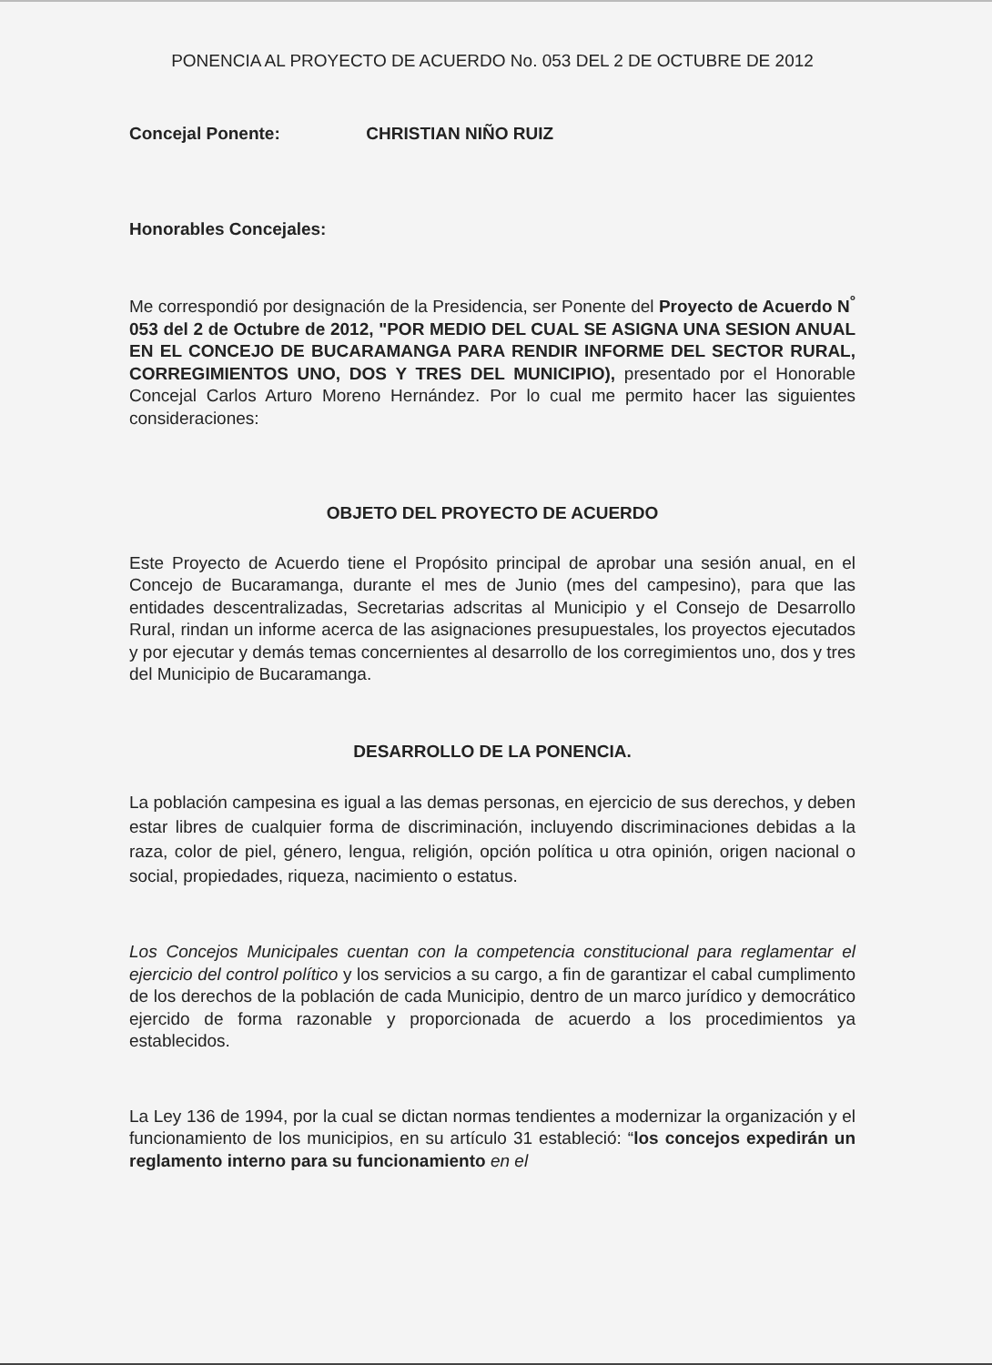PONENCIA AL PROYECTO DE ACUERDO No. 053 DEL 2 DE OCTUBRE DE 2012
Concejal Ponente: CHRISTIAN NIÑO RUIZ
Honorables Concejales:
Me correspondió por designación de la Presidencia, ser Ponente del Proyecto de Acuerdo N<sup>°</sup> 053 del 2 de Octubre de 2012, "POR MEDIO DEL CUAL SE ASIGNA UNA SESION ANUAL EN EL CONCEJO DE BUCARAMANGA PARA RENDIR INFORME DEL SECTOR RURAL, CORREGIMIENTOS UNO, DOS Y TRES DEL MUNICIPIO), presentado por el Honorable Concejal Carlos Arturo Moreno Hernández. Por lo cual me permito hacer las siguientes consideraciones:
OBJETO DEL PROYECTO DE ACUERDO
Este Proyecto de Acuerdo tiene el Propósito principal de aprobar una sesión anual, en el Concejo de Bucaramanga, durante el mes de Junio (mes del campesino), para que las entidades descentralizadas, Secretarias adscritas al Municipio y el Consejo de Desarrollo Rural, rindan un informe acerca de las asignaciones presupuestales, los proyectos ejecutados y por ejecutar y demás temas concernientes al desarrollo de los corregimientos uno, dos y tres del Municipio de Bucaramanga.
DESARROLLO DE LA PONENCIA.
La población campesina es igual a las demas personas, en ejercicio de sus derechos, y deben estar libres de cualquier forma de discriminación, incluyendo discriminaciones debidas a la raza, color de piel, género, lengua, religión, opción política u otra opinión, origen nacional o social, propiedades, riqueza, nacimiento o estatus.
Los Concejos Municipales cuentan con la competencia constitucional para reglamentar el ejercicio del control político y los servicios a su cargo, a fin de garantizar el cabal cumplimento de los derechos de la población de cada Municipio, dentro de un marco jurídico y democrático ejercido de forma razonable y proporcionada de acuerdo a los procedimientos ya establecidos.
La Ley 136 de 1994, por la cual se dictan normas tendientes a modernizar la organización y el funcionamiento de los municipios, en su artículo 31 estableció: “los concejos expedirán un reglamento interno para su funcionamiento en el